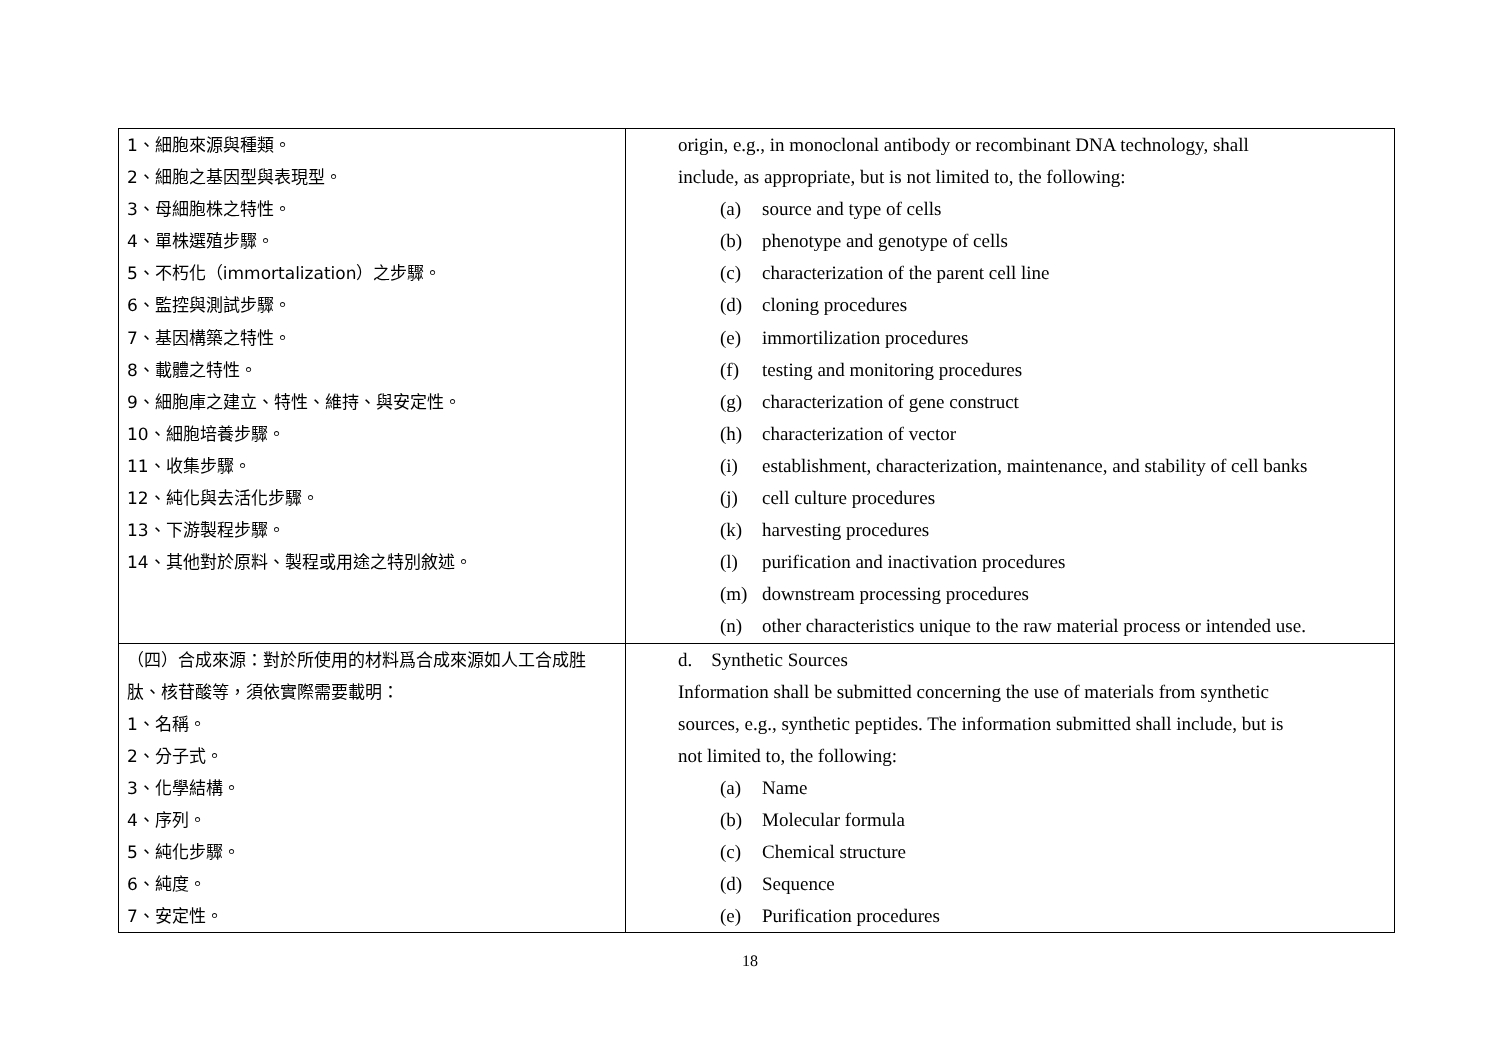| 1、細胞來源與種類。 2、細胞之基因型與表現型。 3、母細胞株之特性。 4、單株選殖步驟。 5、不朽化（immortalization）之步驟。 6、監控與測試步驟。 7、基因構築之特性。 8、載體之特性。 9、細胞庫之建立、特性、維持、與安定性。 10、細胞培養步驟。 11、收集步驟。 12、純化與去活化步驟。 13、下游製程步驟。 14、其他對於原料、製程或用途之特別敘述。 | origin, e.g., in monoclonal antibody or recombinant DNA technology, shall include, as appropriate, but is not limited to, the following: (a) source and type of cells (b) phenotype and genotype of cells (c) characterization of the parent cell line (d) cloning procedures (e) immortilization procedures (f) testing and monitoring procedures (g) characterization of gene construct (h) characterization of vector (i) establishment, characterization, maintenance, and stability of cell banks (j) cell culture procedures (k) harvesting procedures (l) purification and inactivation procedures (m) downstream processing procedures (n) other characteristics unique to the raw material process or intended use. |
| （四）合成來源：對於所使用的材料爲合成來源如人工合成胜肽、核苷酸等，須依實際需要載明： 1、名稱。 2、分子式。 3、化學結構。 4、序列。 5、純化步驟。 6、純度。 7、安定性。 | d. Synthetic Sources Information shall be submitted concerning the use of materials from synthetic sources, e.g., synthetic peptides. The information submitted shall include, but is not limited to, the following: (a) Name (b) Molecular formula (c) Chemical structure (d) Sequence (e) Purification procedures |
18